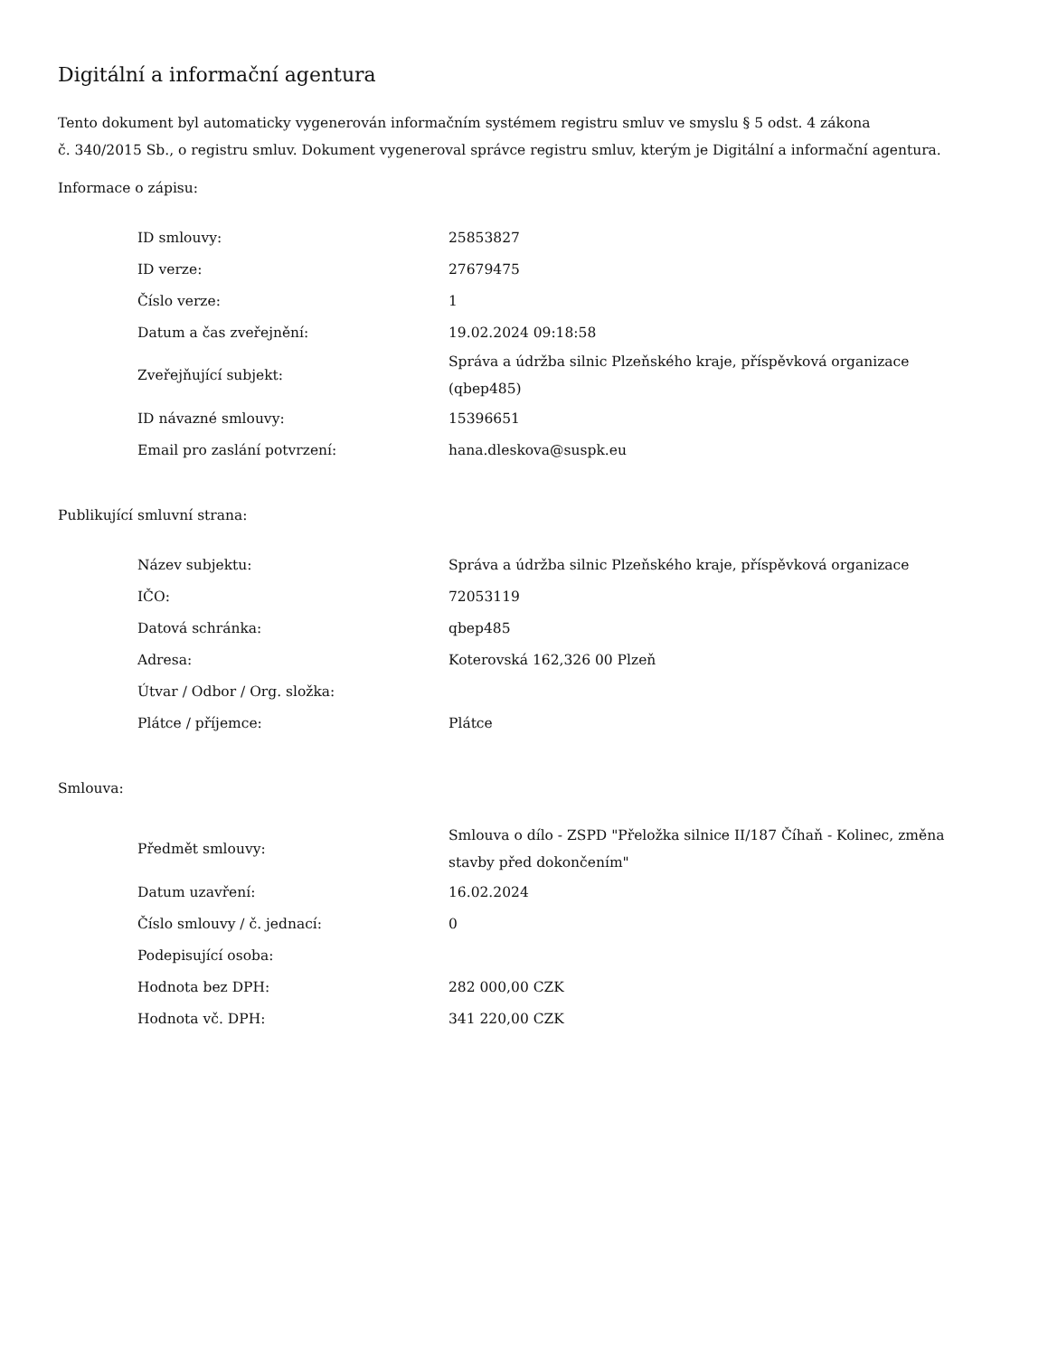Digitální a informační agentura
Tento dokument byl automaticky vygenerován informačním systémem registru smluv ve smyslu § 5 odst. 4 zákona
č. 340/2015 Sb., o registru smluv. Dokument vygeneroval správce registru smluv, kterým je Digitální a informační agentura.
Informace o zápisu:
| ID smlouvy: | 25853827 |
| ID verze: | 27679475 |
| Číslo verze: | 1 |
| Datum a čas zveřejnění: | 19.02.2024 09:18:58 |
| Zveřejňující subjekt: | Správa a údržba silnic Plzeňského kraje, příspěvková organizace (qbep485) |
| ID návazné smlouvy: | 15396651 |
| Email pro zaslání potvrzení: | hana.dleskova@suspk.eu |
Publikující smluvní strana:
| Název subjektu: | Správa a údržba silnic Plzeňského kraje, příspěvková organizace |
| IČO: | 72053119 |
| Datová schránka: | qbep485 |
| Adresa: | Koterovská 162,326 00 Plzeň |
| Útvar / Odbor / Org. složka: | |
| Plátce / příjemce: | Plátce |
Smlouva:
| Předmět smlouvy: | Smlouva o dílo - ZSPD "Přeložka silnice II/187 Číhaň - Kolinec, změna stavby před dokončením" |
| Datum uzavření: | 16.02.2024 |
| Číslo smlouvy / č. jednací: | 0 |
| Podepisující osoba: | |
| Hodnota bez DPH: | 282 000,00 CZK |
| Hodnota vč. DPH: | 341 220,00 CZK |